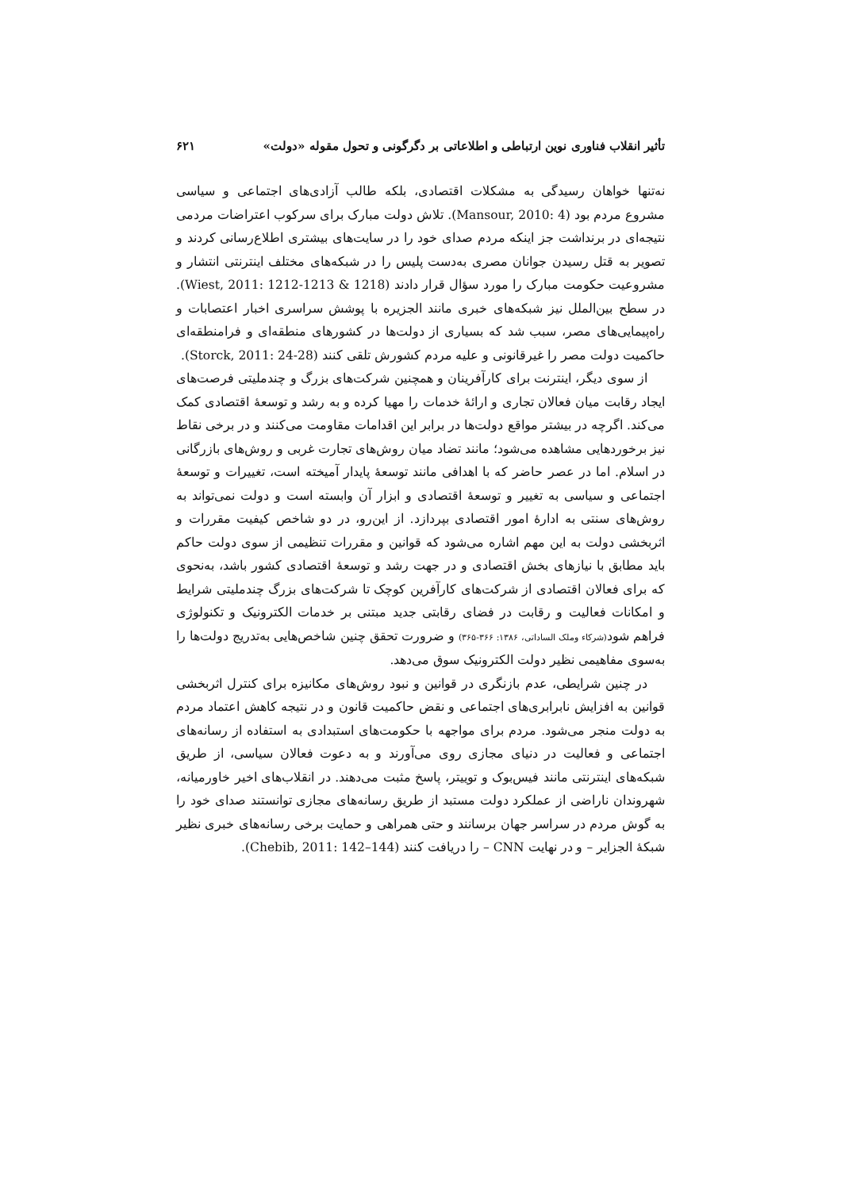تأثیر انقلاب فناوری نوین ارتباطی و اطلاعاتی بر دگرگونی و تحول مقوله «دولت» ۶۲۱
نه‌تنها خواهان رسیدگی به مشکلات اقتصادی، بلکه طالب آزادی‌های اجتماعی و سیاسی مشروع مردم بود (Mansour, 2010: 4). تلاش دولت مبارک برای سرکوب اعتراضات مردمی نتیجه‌ای در برنداشت جز اینکه مردم صدای خود را در سایت‌های بیشتری اطلاع‌رسانی کردند و تصویر به قتل رسیدن جوانان مصری به‌دست پلیس را در شبکه‌های مختلف اینترنتی انتشار و مشروعیت حکومت مبارک را مورد سؤال قرار دادند (Wiest, 2011: 1212-1213 & 1218). در سطح بین‌الملل نیز شبکه‌های خبری مانند الجزیره با پوشش سراسری اخبار اعتصابات و راه‌پیمایی‌های مصر، سبب شد که بسیاری از دولت‌ها در کشورهای منطقه‌ای و فرامنطقه‌ای حاکمیت دولت مصر را غیرقانونی و علیه مردم کشورش تلقی کنند (Storck, 2011: 24-28).
از سوی دیگر، اینترنت برای کارآفرینان و همچنین شرکت‌های بزرگ و چندملیتی فرصت‌های ایجاد رقابت میان فعالان تجاری و ارائهٔ خدمات را مهیا کرده و به رشد و توسعهٔ اقتصادی کمک می‌کند. اگرچه در بیشتر مواقع دولت‌ها در برابر این اقدامات مقاومت می‌کنند و در برخی نقاط نیز برخوردهایی مشاهده می‌شود؛ مانند تضاد میان روش‌های تجارت غربی و روش‌های بازرگانی در اسلام. اما در عصر حاضر که با اهدافی مانند توسعهٔ پایدار آمیخته است، تغییرات و توسعهٔ اجتماعی و سیاسی به تغییر و توسعهٔ اقتصادی و ابزار آن وابسته است و دولت نمی‌تواند به روش‌های سنتی به ادارهٔ امور اقتصادی بپردازد. از این‌رو، در دو شاخص کیفیت مقررات و اثربخشی دولت به این مهم اشاره می‌شود که قوانین و مقررات تنظیمی از سوی دولت حاکم باید مطابق با نیازهای بخش اقتصادی و در جهت رشد و توسعهٔ اقتصادی کشور باشد، به‌نحوی که برای فعالان اقتصادی از شرکت‌های کارآفرین کوچک تا شرکت‌های بزرگ چندملیتی شرایط و امکانات فعالیت و رقابت در فضای رقابتی جدید مبتنی بر خدمات الکترونیک و تکنولوژی فراهم شود(شرکاء وملک الساداتی، ۱۳۸۶: ۳۶۶-۳۶۵) و ضرورت تحقق چنین شاخص‌هایی به‌تدریج دولت‌ها را به‌سوی مفاهیمی نظیر دولت الکترونیک سوق می‌دهد.
در چنین شرایطی، عدم بازنگری در قوانین و نبود روش‌های مکانیزه برای کنترل اثربخشی قوانین به افزایش نابرابری‌های اجتماعی و نقض حاکمیت قانون و در نتیجه کاهش اعتماد مردم به دولت منجر می‌شود. مردم برای مواجهه با حکومت‌های استبدادی به استفاده از رسانه‌های اجتماعی و فعالیت در دنیای مجازی روی می‌آورند و به دعوت فعالان سیاسی، از طریق شبکه‌های اینترنتی مانند فیس‌بوک و توییتر، پاسخ مثبت می‌دهند. در انقلاب‌های اخیر خاورمیانه، شهروندان ناراضی از عملکرد دولت مستبد از طریق رسانه‌های مجازی توانستند صدای خود را به گوش مردم در سراسر جهان برسانند و حتی همراهی و حمایت برخی رسانه‌های خبری نظیر شبکهٔ الجزایر – و در نهایت CNN – را دریافت کنند (Chebib, 2011: 142–144).